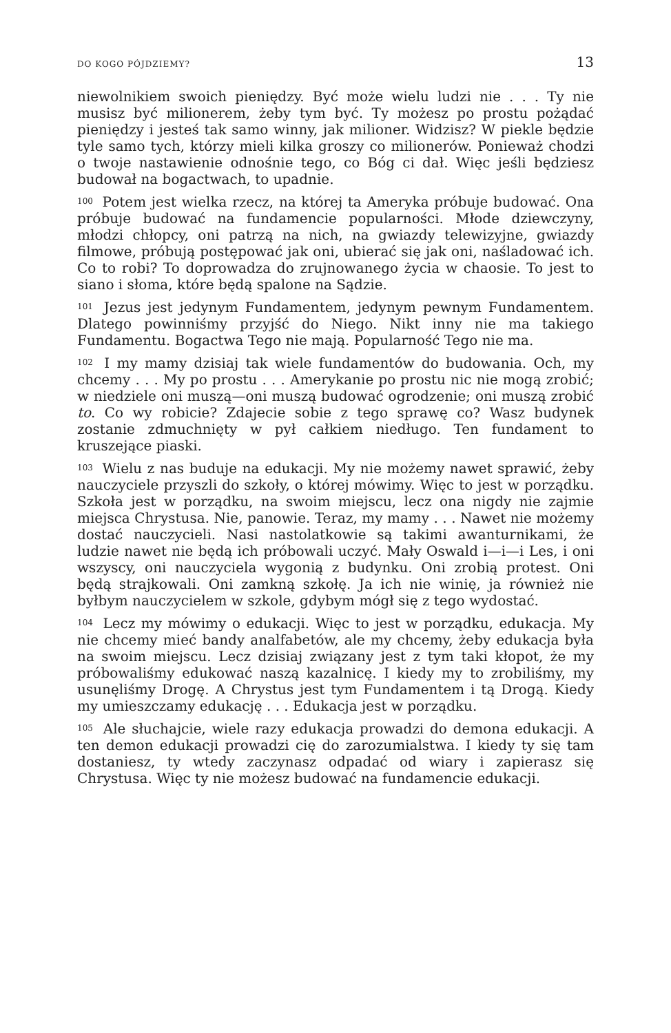DO KOGO PÓJDZIEMY? 13
niewolnikiem swoich pieniędzy. Być może wielu ludzi nie . . . Ty nie musisz być milionerem, żeby tym być. Ty możesz po prostu pożądać pieniędzy i jesteś tak samo winny, jak milioner. Widzisz? W piekle będzie tyle samo tych, którzy mieli kilka groszy co milionerów. Ponieważ chodzi o twoje nastawienie odnośnie tego, co Bóg ci dał. Więc jeśli będziesz budował na bogactwach, to upadnie.
<sup>100</sup> Potem jest wielka rzecz, na której ta Ameryka próbuje budować. Ona próbuje budować na fundamencie popularności. Młode dziewczyny, młodzi chłopcy, oni patrzą na nich, na gwiazdy telewizyjne, gwiazdy filmowe, próbują postępować jak oni, ubierać się jak oni, naśladować ich. Co to robi? To doprowadza do zrujnowanego życia w chaosie. To jest to siano i słoma, które będą spalone na Sądzie.
<sup>101</sup> Jezus jest jedynym Fundamentem, jedynym pewnym Fundamentem. Dlatego powinniśmy przyjść do Niego. Nikt inny nie ma takiego Fundamentu. Bogactwa Tego nie mają. Popularność Tego nie ma.
<sup>102</sup> I my mamy dzisiaj tak wiele fundamentów do budowania. Och, my chcemy . . . My po prostu . . . Amerykanie po prostu nic nie mogą zrobić; w niedziele oni muszą—oni muszą budować ogrodzenie; oni muszą zrobić to. Co wy robicie? Zdajecie sobie z tego sprawę co? Wasz budynek zostanie zdmuchnięty w pył całkiem niedługo. Ten fundament to kruszejące piaski.
<sup>103</sup> Wielu z nas buduje na edukacji. My nie możemy nawet sprawić, żeby nauczyciele przyszli do szkoły, o której mówimy. Więc to jest w porządku. Szkoła jest w porządku, na swoim miejscu, lecz ona nigdy nie zajmie miejsca Chrystusa. Nie, panowie. Teraz, my mamy . . . Nawet nie możemy dostać nauczycieli. Nasi nastolatkowie są takimi awanturnikami, że ludzie nawet nie będą ich próbowali uczyć. Mały Oswald i—i—i Les, i oni wszyscy, oni nauczyciela wygonią z budynku. Oni zrobią protest. Oni będą strajkowali. Oni zamkną szkołę. Ja ich nie winię, ja również nie byłbym nauczycielem w szkole, gdybym mógł się z tego wydostać.
<sup>104</sup> Lecz my mówimy o edukacji. Więc to jest w porządku, edukacja. My nie chcemy mieć bandy analfabetów, ale my chcemy, żeby edukacja była na swoim miejscu. Lecz dzisiaj związany jest z tym taki kłopot, że my próbowaliśmy edukować naszą kazalnicę. I kiedy my to zrobiliśmy, my usunęliśmy Drogę. A Chrystus jest tym Fundamentem i tą Drogą. Kiedy my umieszczamy edukację . . . Edukacja jest w porządku.
<sup>105</sup> Ale słuchajcie, wiele razy edukacja prowadzi do demona edukacji. A ten demon edukacji prowadzi cię do zarozumialstwa. I kiedy ty się tam dostaniesz, ty wtedy zaczynasz odpadać od wiary i zapierasz się Chrystusa. Więc ty nie możesz budować na fundamencie edukacji.